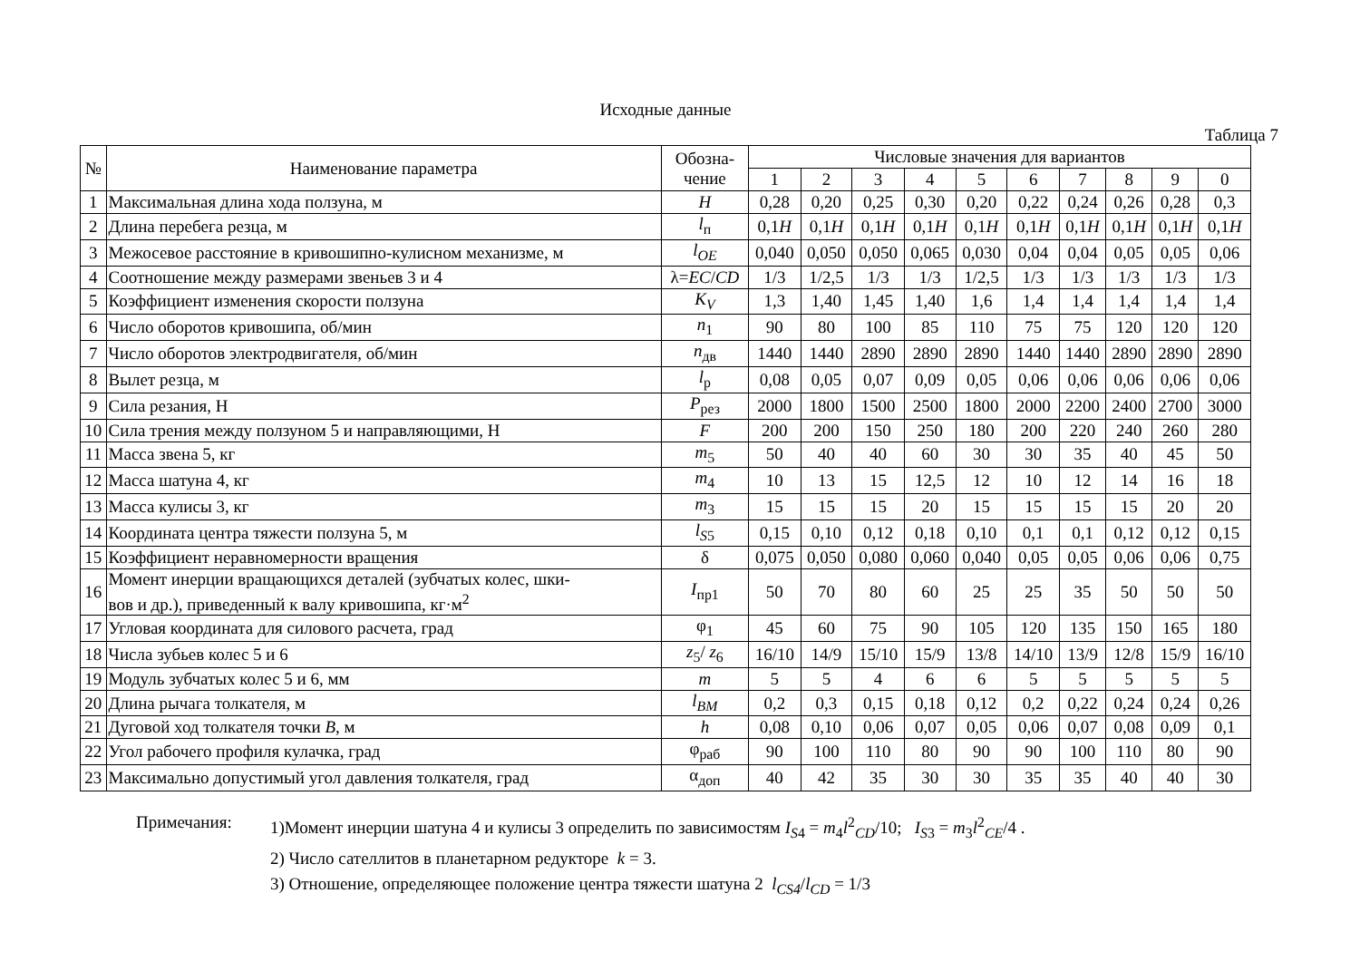Исходные данные
Таблица 7
| № | Наименование параметра | Обозна- чение | Числовые значения для вариантов | | | | | | | | | |
| --- | --- | --- | --- | --- | --- | --- | --- | --- | --- | --- | --- | --- |
| | | | 1 | 2 | 3 | 4 | 5 | 6 | 7 | 8 | 9 | 0 |
| 1 | Максимальная длина хода ползуна, м | H | 0,28 | 0,20 | 0,25 | 0,30 | 0,20 | 0,22 | 0,24 | 0,26 | 0,28 | 0,3 |
| 2 | Длина перебега резца, м | l<sub>п</sub> | 0,1 H | 0,1 H | 0,1 H | 0,1 H | 0,1 H | 0,1 H | 0,1 H | 0,1 H | 0,1 H | 0,1 H |
| 3 | Межосевое расстояние в кривошипно-кулисном механизме, м | l<sub>OE</sub> | 0,040 | 0,050 | 0,050 | 0,065 | 0,030 | 0,04 | 0,04 | 0,05 | 0,05 | 0,06 |
| 4 | Соотношение между размерами звеньев 3 и 4 | λ= EC / CD | 1/3 | 1/2,5 | 1/3 | 1/3 | 1/2,5 | 1/3 | 1/3 | 1/3 | 1/3 | 1/3 |
| 5 | Коэффициент изменения скорости ползуна | K<sub>V</sub> | 1,3 | 1,40 | 1,45 | 1,40 | 1,6 | 1,4 | 1,4 | 1,4 | 1,4 | 1,4 |
| 6 | Число оборотов кривошипа, об/мин | n<sub>1</sub> | 90 | 80 | 100 | 85 | 110 | 75 | 75 | 120 | 120 | 120 |
| 7 | Число оборотов электродвигателя, об/мин | n<sub>дв</sub> | 1440 | 1440 | 2890 | 2890 | 2890 | 1440 | 1440 | 2890 | 2890 | 2890 |
| 8 | Вылет резца, м | l<sub>р</sub> | 0,08 | 0,05 | 0,07 | 0,09 | 0,05 | 0,06 | 0,06 | 0,06 | 0,06 | 0,06 |
| 9 | Сила резания, Н | P<sub>рез</sub> | 2000 | 1800 | 1500 | 2500 | 1800 | 2000 | 2200 | 2400 | 2700 | 3000 |
| 10 | Сила трения между ползуном 5 и направляющими, Н | F | 200 | 200 | 150 | 250 | 180 | 200 | 220 | 240 | 260 | 280 |
| 11 | Масса звена 5, кг | m<sub>5</sub> | 50 | 40 | 40 | 60 | 30 | 30 | 35 | 40 | 45 | 50 |
| 12 | Масса шатуна 4, кг | m<sub>4</sub> | 10 | 13 | 15 | 12,5 | 12 | 10 | 12 | 14 | 16 | 18 |
| 13 | Масса кулисы 3, кг | m<sub>3</sub> | 15 | 15 | 15 | 20 | 15 | 15 | 15 | 15 | 20 | 20 |
| 14 | Координата центра тяжести ползуна 5, м | l<sub>S5</sub> | 0,15 | 0,10 | 0,12 | 0,18 | 0,10 | 0,1 | 0,1 | 0,12 | 0,12 | 0,15 |
| 15 | Коэффициент неравномерности вращения | δ | 0,075 | 0,050 | 0,080 | 0,060 | 0,040 | 0,05 | 0,05 | 0,06 | 0,06 | 0,75 |
| 16 | Момент инерции вращающихся деталей (зубчатых колес, шки- вов и др.), приведенный к валу кривошипа, кг·м<sup>2</sup> | I<sub>пр1</sub> | 50 | 70 | 80 | 60 | 25 | 25 | 35 | 50 | 50 | 50 |
| 17 | Угловая координата для силового расчета, град | φ<sub>1</sub> | 45 | 60 | 75 | 90 | 105 | 120 | 135 | 150 | 165 | 180 |
| 18 | Числа зубьев колес 5 и 6 | z<sub>5</sub>/ z<sub>6</sub> | 16/10 | 14/9 | 15/10 | 15/9 | 13/8 | 14/10 | 13/9 | 12/8 | 15/9 | 16/10 |
| 19 | Модуль зубчатых колес 5 и 6, мм | m | 5 | 5 | 4 | 6 | 6 | 5 | 5 | 5 | 5 | 5 |
| 20 | Длина рычага толкателя, м | l<sub>BM</sub> | 0,2 | 0,3 | 0,15 | 0,18 | 0,12 | 0,2 | 0,22 | 0,24 | 0,24 | 0,26 |
| 21 | Дуговой ход толкателя точки B , м | h | 0,08 | 0,10 | 0,06 | 0,07 | 0,05 | 0,06 | 0,07 | 0,08 | 0,09 | 0,1 |
| 22 | Угол рабочего профиля кулачка, град | φ<sub>раб</sub> | 90 | 100 | 110 | 80 | 90 | 90 | 100 | 110 | 80 | 90 |
| 23 | Максимально допустимый угол давления толкателя, град | α<sub>доп</sub> | 40 | 42 | 35 | 30 | 30 | 35 | 35 | 40 | 40 | 30 |
Примечания: 1)Момент инерции шатуна 4 и кулисы 3 определить по зависимостям I<sub>S4</sub> = m<sub>4</sub>l<sup>2</sup><sub>CD</sub>/10; I<sub>S3</sub> = m<sub>3</sub>l<sup>2</sup><sub>CE</sub>/4 .
2) Число сателлитов в планетарном редукторе k = 3.
3) Отношение, определяющее положение центра тяжести шатуна 2 l<sub>CS4</sub>/l<sub>CD</sub> = 1/3